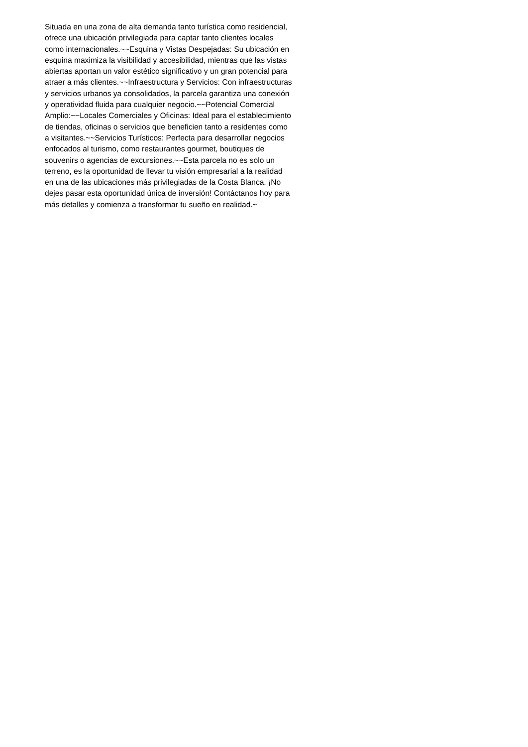Situada en una zona de alta demanda tanto turística como residencial,
ofrece una ubicación privilegiada para captar tanto clientes locales
como internacionales.~~Esquina y Vistas Despejadas: Su ubicación en
esquina maximiza la visibilidad y accesibilidad, mientras que las vistas
abiertas aportan un valor estético significativo y un gran potencial para
atraer a más clientes.~~Infraestructura y Servicios: Con infraestructuras
y servicios urbanos ya consolidados, la parcela garantiza una conexión
y operatividad fluida para cualquier negocio.~~Potencial Comercial
Amplio:~~Locales Comerciales y Oficinas: Ideal para el establecimiento
de tiendas, oficinas o servicios que beneficien tanto a residentes como
a visitantes.~~Servicios Turísticos: Perfecta para desarrollar negocios
enfocados al turismo, como restaurantes gourmet, boutiques de
souvenirs o agencias de excursiones.~~Esta parcela no es solo un
terreno, es la oportunidad de llevar tu visión empresarial a la realidad
en una de las ubicaciones más privilegiadas de la Costa Blanca. ¡No
dejes pasar esta oportunidad única de inversión! Contáctanos hoy para
más detalles y comienza a transformar tu sueño en realidad.~